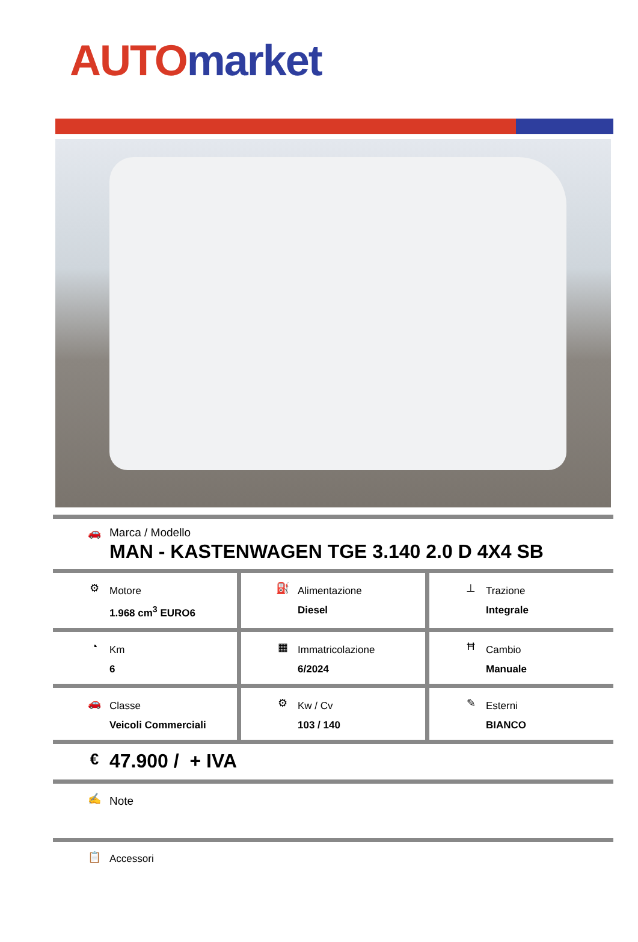AUTO market
🚗 Marca / Modello
MAN - KASTENWAGEN TGE 3.140 2.0 D 4X4 SB
⚙
Motore
1.968 cm<sup>3</sup> EURO6
⛽
Alimentazione
Diesel
⊥
Trazione
Integrale
◔
Km
6
▦
Immatricolazione
6/2024
Ħ
Cambio
Manuale
🚗
Classe
Veicoli Commerciali
⚙
Kw / Cv
103 / 140
✎
Esterni
BIANCO
€
47.900 / + IVA
✍
Note
📋
Accessori